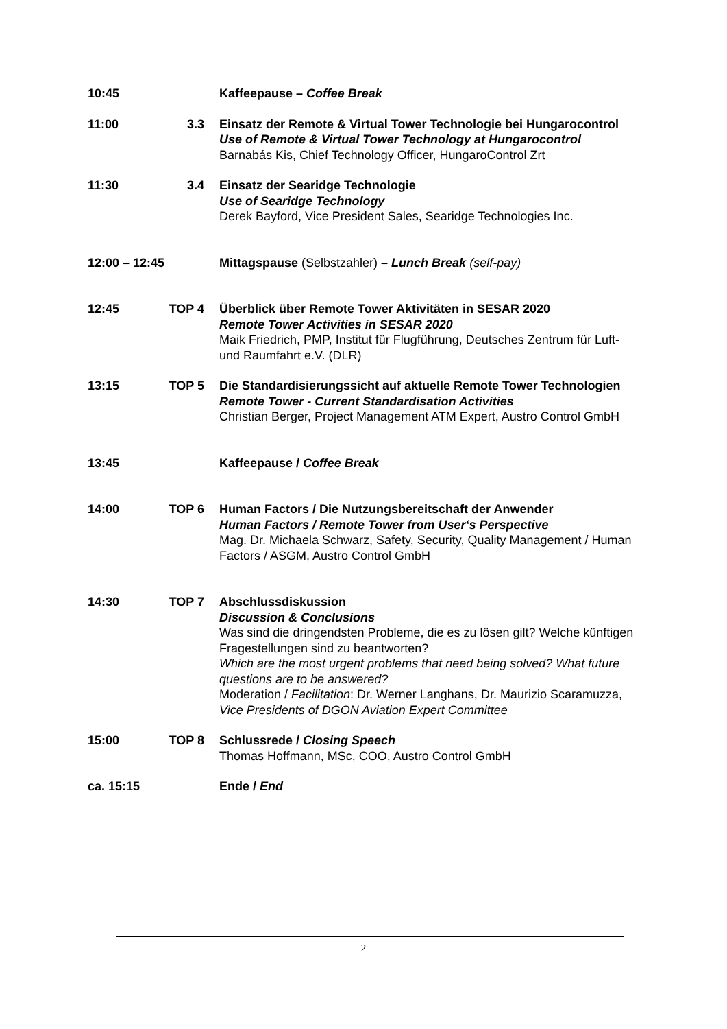10:45 Kaffeepause – Coffee Break
11:00 3.3 Einsatz der Remote & Virtual Tower Technologie bei Hungarocontrol
Use of Remote & Virtual Tower Technology at Hungarocontrol
Barnabás Kis, Chief Technology Officer, HungaroControl Zrt
11:30 3.4 Einsatz der Searidge Technologie
Use of Searidge Technology
Derek Bayford, Vice President Sales, Searidge Technologies Inc.
12:00 – 12:45 Mittagspause (Selbstzahler) – Lunch Break (self-pay)
12:45 TOP 4 Überblick über Remote Tower Aktivitäten in SESAR 2020
Remote Tower Activities in SESAR 2020
Maik Friedrich, PMP, Institut für Flugführung, Deutsches Zentrum für Luft- und Raumfahrt e.V. (DLR)
13:15 TOP 5 Die Standardisierungssicht auf aktuelle Remote Tower Technologien
Remote Tower - Current Standardisation Activities
Christian Berger, Project Management ATM Expert, Austro Control GmbH
13:45 Kaffeepause / Coffee Break
14:00 TOP 6 Human Factors / Die Nutzungsbereitschaft der Anwender
Human Factors / Remote Tower from User‘s Perspective
Mag. Dr. Michaela Schwarz, Safety, Security, Quality Management / Human Factors / ASGM, Austro Control GmbH
14:30 TOP 7 Abschlussdiskussion
Discussion & Conclusions
Was sind die dringendsten Probleme, die es zu lösen gilt? Welche künftigen Fragestellungen sind zu beantworten?
Which are the most urgent problems that need being solved? What future questions are to be answered?
Moderation / Facilitation: Dr. Werner Langhans, Dr. Maurizio Scaramuzza,
Vice Presidents of DGON Aviation Expert Committee
15:00 TOP 8 Schlussrede / Closing Speech
Thomas Hoffmann, MSc, COO, Austro Control GmbH
ca. 15:15 Ende / End
2